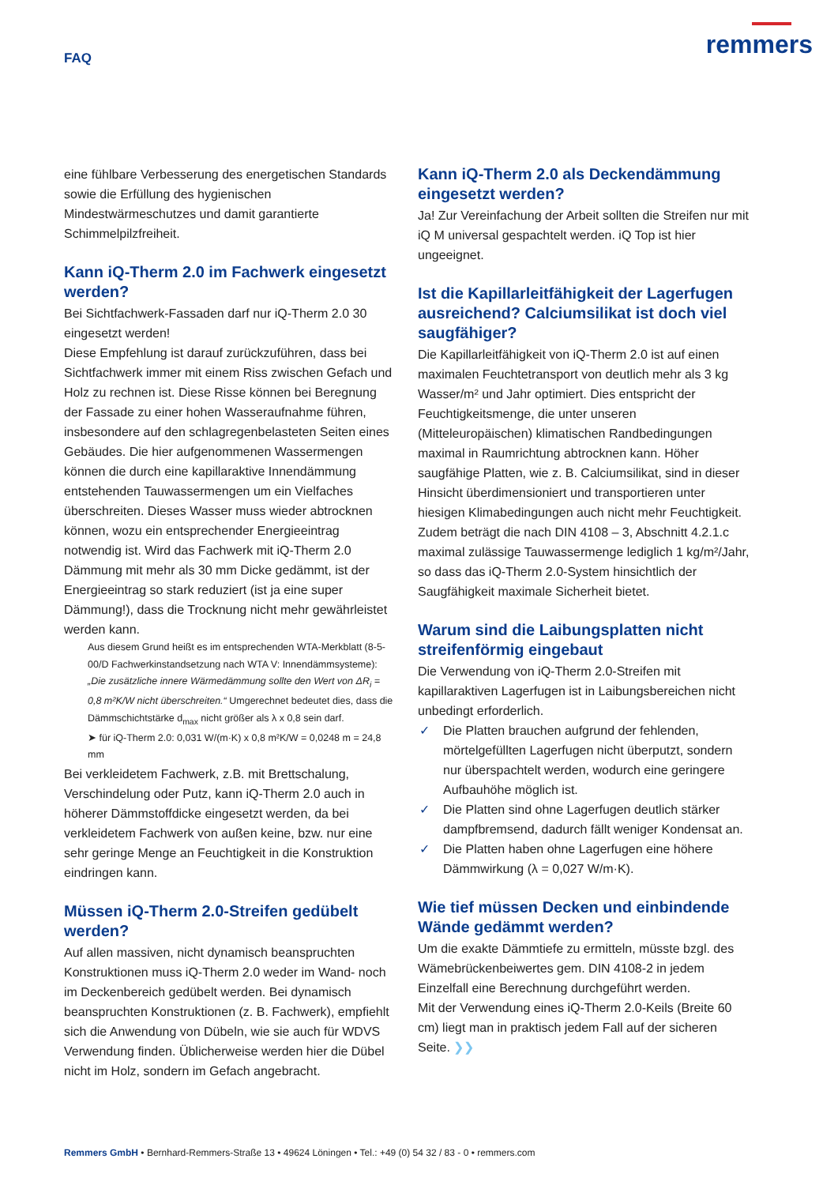FAQ
remmers
eine fühlbare Verbesserung des energetischen Standards sowie die Erfüllung des hygienischen Mindestwärmeschutzes und damit garantierte Schimmelpilzfreiheit.
Kann iQ-Therm 2.0 im Fachwerk eingesetzt werden?
Bei Sichtfachwerk-Fassaden darf nur iQ-Therm 2.0 30 eingesetzt werden!
Diese Empfehlung ist darauf zurückzuführen, dass bei Sichtfachwerk immer mit einem Riss zwischen Gefach und Holz zu rechnen ist. Diese Risse können bei Beregnung der Fassade zu einer hohen Wasseraufnahme führen, insbesondere auf den schlagregenbelasteten Seiten eines Gebäudes. Die hier aufgenommenen Wassermengen können die durch eine kapillaraktive Innendämmung entstehenden Tauwassermengen um ein Vielfaches überschreiten. Dieses Wasser muss wieder abtrocknen können, wozu ein entsprechender Energieeintrag notwendig ist. Wird das Fachwerk mit iQ-Therm 2.0 Dämmung mit mehr als 30 mm Dicke gedämmt, ist der Energieeintrag so stark reduziert (ist ja eine super Dämmung!), dass die Trocknung nicht mehr gewährleistet werden kann.
Aus diesem Grund heißt es im entsprechenden WTA-Merkblatt (8-5-00/D Fachwerkinstandsetzung nach WTA V: Innendämmsysteme):
„Die zusätzliche innere Wärmedämmung sollte den Wert von ΔR<sub>i</sub> = 0,8 m²K/W nicht überschreiten.“ Umgerechnet bedeutet dies, dass die Dämmschichtstärke d<sub>max</sub> nicht größer als λ x 0,8 sein darf.
➤ für iQ-Therm 2.0: 0,031 W/(m·K) x 0,8 m²K/W = 0,0248 m = 24,8 mm
Bei verkleidetem Fachwerk, z.B. mit Brettschalung, Verschindelung oder Putz, kann iQ-Therm 2.0 auch in höherer Dämmstoffdicke eingesetzt werden, da bei verkleidetem Fachwerk von außen keine, bzw. nur eine sehr geringe Menge an Feuchtigkeit in die Konstruktion eindringen kann.
Müssen iQ-Therm 2.0-Streifen gedübelt werden?
Auf allen massiven, nicht dynamisch beanspruchten Konstruktionen muss iQ-Therm 2.0 weder im Wand- noch im Deckenbereich gedübelt werden. Bei dynamisch beanspruchten Konstruktionen (z. B. Fachwerk), empfiehlt sich die Anwendung von Dübeln, wie sie auch für WDVS Verwendung finden. Üblicherweise werden hier die Dübel nicht im Holz, sondern im Gefach angebracht.
Kann iQ-Therm 2.0 als Deckendämmung eingesetzt werden?
Ja! Zur Vereinfachung der Arbeit sollten die Streifen nur mit iQ M universal gespachtelt werden. iQ Top ist hier ungeeignet.
Ist die Kapillarleitfähigkeit der Lagerfugen ausreichend? Calciumsilikat ist doch viel saugfähiger?
Die Kapillarleitfähigkeit von iQ-Therm 2.0 ist auf einen maximalen Feuchtetransport von deutlich mehr als 3 kg Wasser/m² und Jahr optimiert. Dies entspricht der Feuchtigkeitsmenge, die unter unseren (Mitteleuropäischen) klimatischen Randbedingungen maximal in Raumrichtung abtrocknen kann. Höher saugfähige Platten, wie z. B. Calciumsilikat, sind in dieser Hinsicht überdimensioniert und transportieren unter hiesigen Klimabedingungen auch nicht mehr Feuchtigkeit. Zudem beträgt die nach DIN 4108 – 3, Abschnitt 4.2.1.c maximal zulässige Tauwassermenge lediglich 1 kg/m²/Jahr, so dass das iQ-Therm 2.0-System hinsichtlich der Saugfähigkeit maximale Sicherheit bietet.
Warum sind die Laibungsplatten nicht streifenförmig eingebaut
Die Verwendung von iQ-Therm 2.0-Streifen mit kapillaraktiven Lagerfugen ist in Laibungsbereichen nicht unbedingt erforderlich.
✓ Die Platten brauchen aufgrund der fehlenden, mörtelgefüllten Lagerfugen nicht überputzt, sondern nur überspachtelt werden, wodurch eine geringere Aufbauhöhe möglich ist.
✓ Die Platten sind ohne Lagerfugen deutlich stärker dampfbremsend, dadurch fällt weniger Kondensat an.
✓ Die Platten haben ohne Lagerfugen eine höhere Dämmwirkung (λ = 0,027 W/m·K).
Wie tief müssen Decken und einbindende Wände gedämmt werden?
Um die exakte Dämmtiefe zu ermitteln, müsste bzgl. des Wämebrückenbeiwertes gem. DIN 4108-2 in jedem Einzelfall eine Berechnung durchgeführt werden.
Mit der Verwendung eines iQ-Therm 2.0-Keils (Breite 60 cm) liegt man in praktisch jedem Fall auf der sicheren Seite. ❯❯
Remmers GmbH • Bernhard-Remmers-Straße 13 • 49624 Löningen • Tel.: +49 (0) 54 32 / 83 - 0 • remmers.com